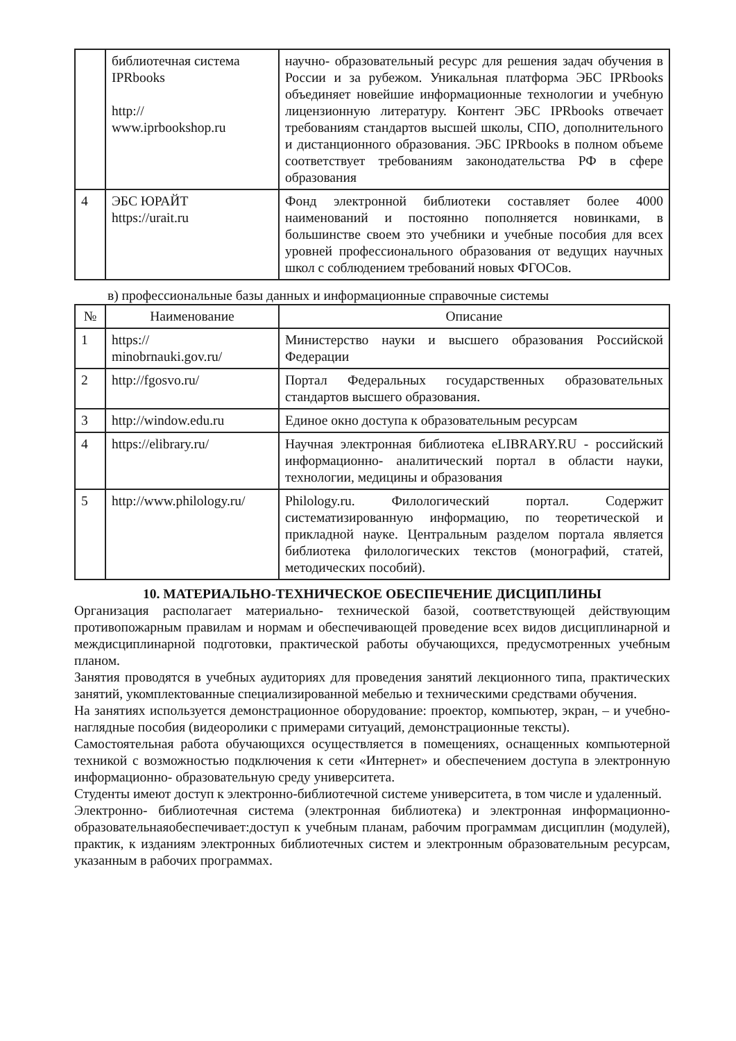| | библиотечная система IPRbooks http:// www.iprbookshop.ru | научно- образовательный ресурс для решения задач обучения в России и за рубежом. Уникальная платформа ЭБС IPRbooks объединяет новейшие информационные технологии и учебную лицензионную литературу. Контент ЭБС IPRbooks отвечает требованиям стандартов высшей школы, СПО, дополнительного и дистанционного образования. ЭБС IPRbooks в полном объеме соответствует требованиям законодательства РФ в сфере образования |
| 4 | ЭБС ЮРАЙТ https://urait.ru | Фонд электронной библиотеки составляет более 4000 наименований и постоянно пополняется новинками, в большинстве своем это учебники и учебные пособия для всех уровней профессионального образования от ведущих научных школ с соблюдением требований новых ФГОСов. |
в) профессиональные базы данных и информационные справочные системы
| № | Наименование | Описание |
| --- | --- | --- |
| 1 | https:// minobrnauki.gov.ru/ | Министерство науки и высшего образования Российской Федерации |
| 2 | http://fgosvo.ru/ | Портал Федеральных государственных образовательных стандартов высшего образования. |
| 3 | http://window.edu.ru | Единое окно доступа к образовательным ресурсам |
| 4 | https://elibrary.ru/ | Научная электронная библиотека eLIBRARY.RU - российский информационно- аналитический портал в области науки, технологии, медицины и образования |
| 5 | http://www.philology.ru/ | Philology.ru. Филологический портал. Содержит систематизированную информацию, по теоретической и прикладной науке. Центральным разделом портала является библиотека филологических текстов (монографий, статей, методических пособий). |
10. МАТЕРИАЛЬНО-ТЕХНИЧЕСКОЕ ОБЕСПЕЧЕНИЕ ДИСЦИПЛИНЫ
Организация располагает материально- технической базой, соответствующей действующим противопожарным правилам и нормам и обеспечивающей проведение всех видов дисциплинарной и междисциплинарной подготовки, практической работы обучающихся, предусмотренных учебным планом.
Занятия проводятся в учебных аудиториях для проведения занятий лекционного типа, практических занятий, укомплектованные специализированной мебелью и техническими средствами обучения.
На занятиях используется демонстрационное оборудование: проектор, компьютер, экран, – и учебно- наглядные пособия (видеоролики с примерами ситуаций, демонстрационные тексты).
Самостоятельная работа обучающихся осуществляется в помещениях, оснащенных компьютерной техникой с возможностью подключения к сети «Интернет» и обеспечением доступа в электронную информационно- образовательную среду университета.
Студенты имеют доступ к электронно-библиотечной системе университета, в том числе и удаленный.
Электронно- библиотечная система (электронная библиотека) и электронная информационно- образовательнаяобеспечивает:доступ к учебным планам, рабочим программам дисциплин (модулей), практик, к изданиям электронных библиотечных систем и электронным образовательным ресурсам, указанным в рабочих программах.